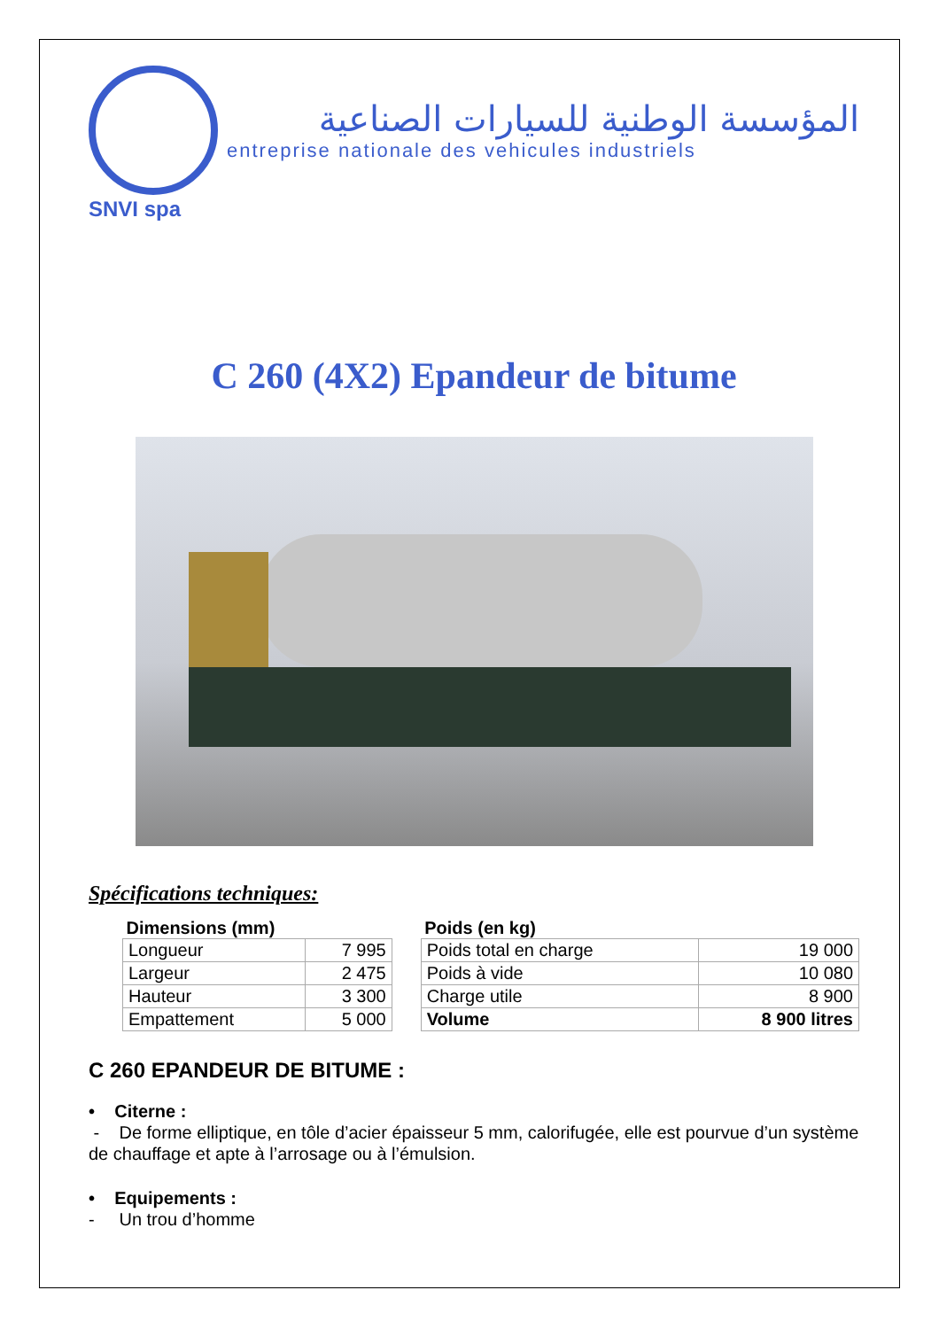المؤسسة الوطنية للسيارات الصناعية
entreprise nationale des vehicules industriels
SNVI spa
C 260 (4X2) Epandeur de bitume
Spécifications techniques:
| Dimensions (mm) | | | Poids (en kg) | |
| --- | --- | --- | --- | --- |
| Longueur | 7 995 | | Poids total en charge | 19 000 |
| Largeur | 2 475 | | Poids à vide | 10 080 |
| Hauteur | 3 300 | | Charge utile | 8 900 |
| Empattement | 5 000 | | Volume | 8 900 litres |
C 260 EPANDEUR DE BITUME :
• Citerne :
- De forme elliptique, en tôle d’acier épaisseur 5 mm, calorifugée, elle est pourvue d’un système de chauffage et apte à l’arrosage ou à l’émulsion.
• Equipements :
- Un trou d’homme